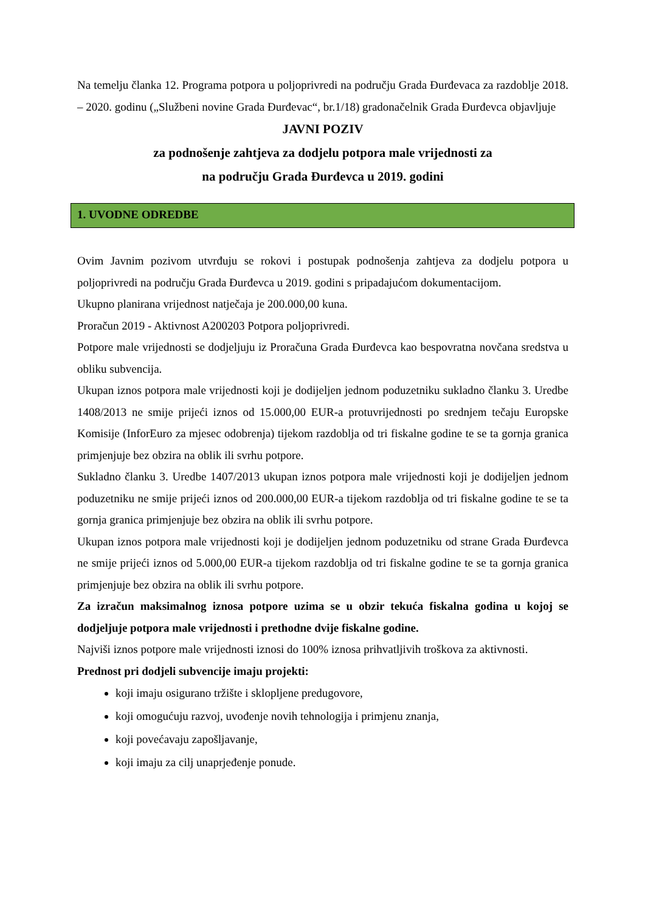Na temelju članka 12. Programa potpora u poljoprivredi na području Grada Đurđevaca za razdoblje 2018. – 2020. godinu („Službeni novine Grada Đurđevac“, br.1/18) gradonačelnik Grada Đurđevca objavljuje
JAVNI POZIV
za podnošenje zahtjeva za dodjelu potpora male vrijednosti za
na području Grada Đurđevca u 2019. godini
1. UVODNE ODREDBE
Ovim Javnim pozivom utvrđuju se rokovi i postupak podnošenja zahtjeva za dodjelu potpora u poljoprivredi na području Grada Đurđevca u 2019. godini s pripadajućom dokumentacijom.
Ukupno planirana vrijednost natječaja je 200.000,00 kuna.
Proračun 2019 - Aktivnost A200203 Potpora poljoprivredi.
Potpore male vrijednosti se dodjeljuju iz Proračuna Grada Đurđevca kao bespovratna novčana sredstva u obliku subvencija.
Ukupan iznos potpora male vrijednosti koji je dodijeljen jednom poduzetniku sukladno članku 3. Uredbe 1408/2013 ne smije prijeći iznos od 15.000,00 EUR-a protuvrijednosti po srednjem tečaju Europske Komisije (InforEuro za mjesec odobrenja) tijekom razdoblja od tri fiskalne godine te se ta gornja granica primjenjuje bez obzira na oblik ili svrhu potpore.
Sukladno članku 3. Uredbe 1407/2013 ukupan iznos potpora male vrijednosti koji je dodijeljen jednom poduzetniku ne smije prijeći iznos od 200.000,00 EUR-a tijekom razdoblja od tri fiskalne godine te se ta gornja granica primjenjuje bez obzira na oblik ili svrhu potpore.
Ukupan iznos potpora male vrijednosti koji je dodijeljen jednom poduzetniku od strane Grada Đurđevca ne smije prijeći iznos od 5.000,00 EUR-a tijekom razdoblja od tri fiskalne godine te se ta gornja granica primjenjuje bez obzira na oblik ili svrhu potpore.
Za izračun maksimalnog iznosa potpore uzima se u obzir tekuća fiskalna godina u kojoj se dodjeljuje potpora male vrijednosti i prethodne dvije fiskalne godine.
Najviši iznos potpore male vrijednosti iznosi do 100% iznosa prihvatljivih troškova za aktivnosti.
Prednost pri dodjeli subvencije imaju projekti:
koji imaju osigurano tržište i sklopljene predugovore,
koji omogućuju razvoj, uvođenje novih tehnologija i primjenu znanja,
koji povećavaju zapošljavanje,
koji imaju za cilj unaprjeđenje ponude.